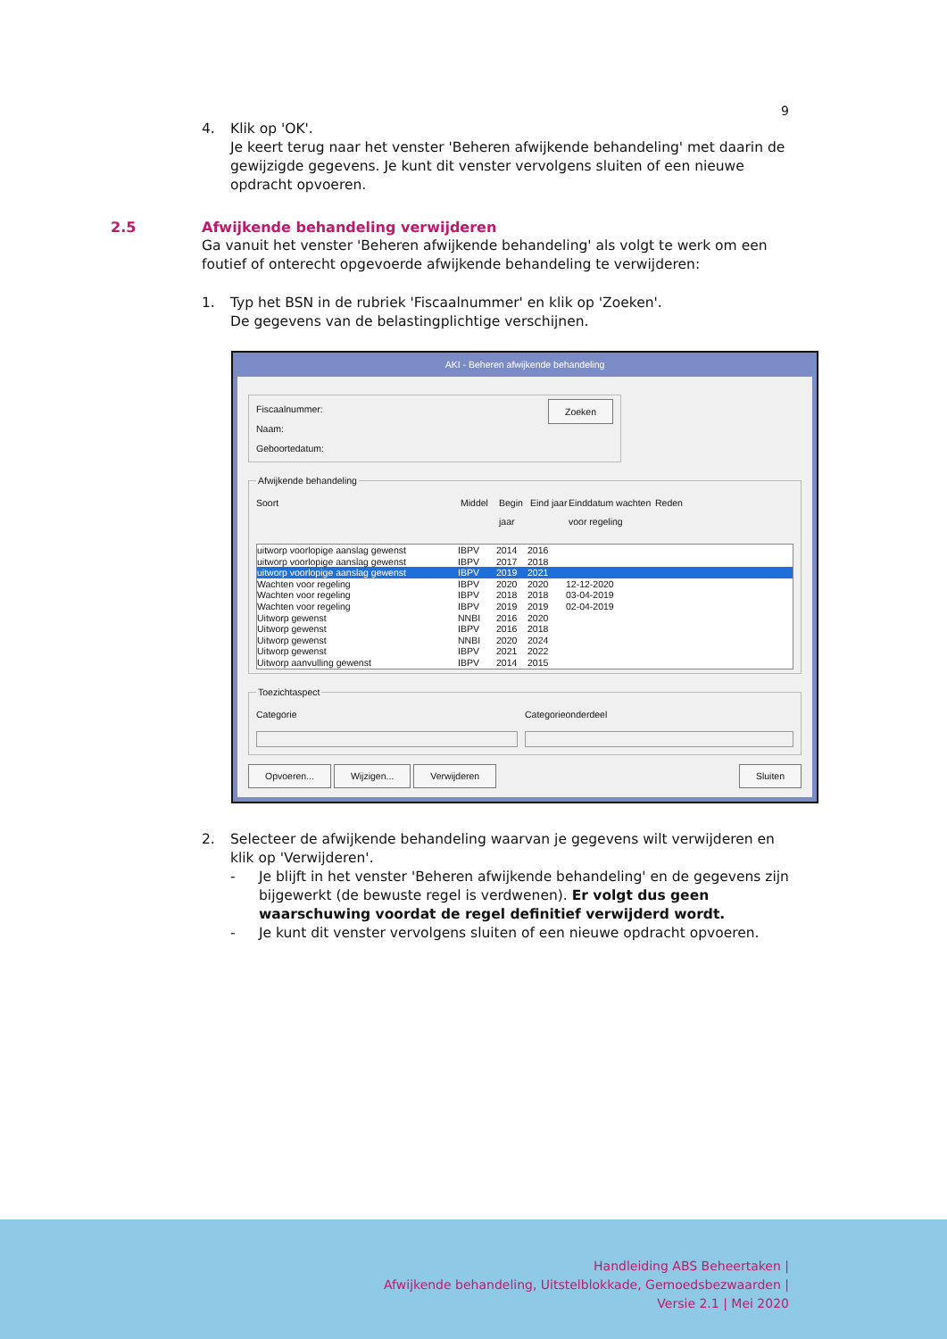9
4. Klik op 'OK'.
Je keert terug naar het venster 'Beheren afwijkende behandeling' met daarin de gewijzigde gegevens. Je kunt dit venster vervolgens sluiten of een nieuwe opdracht opvoeren.
2.5 Afwijkende behandeling verwijderen
Ga vanuit het venster 'Beheren afwijkende behandeling' als volgt te werk om een foutief of onterecht opgevoerde afwijkende behandeling te verwijderen:
1. Typ het BSN in de rubriek 'Fiscaalnummer' en klik op 'Zoeken'.
De gegevens van de belastingplichtige verschijnen.
AKI - Beheren afwijkende behandeling
Fiscaalnummer:
Zoeken
Naam:
Geboortedatum: Afwijkende behandeling
Soort Middel Begin jaar Eind jaar Einddatum wachten voor regeling Reden
uitworp voorlopige aanslag gewenst IBPV 2014 2016
uitworp voorlopige aanslag gewenst IBPV 2017 2018
uitworp voorlopige aanslag gewenst IBPV 2019 2021
Wachten voor regeling IBPV 2020 2020 12-12-2020
Wachten voor regeling IBPV 2018 2018 03-04-2019
Wachten voor regeling IBPV 2019 2019 02-04-2019
Uitworp gewenst NNBI 2016 2020
Uitworp gewenst IBPV 2016 2018
Uitworp gewenst NNBI 2020 2024
Uitworp gewenst IBPV 2021 2022
Uitworp aanvulling gewenst IBPV 2014 2015
Toezichtaspect
Categorie Categorieonderdeel
Opvoeren... Wijzigen... Verwijderen Sluiten
2. Selecteer de afwijkende behandeling waarvan je gegevens wilt verwijderen en klik op 'Verwijderen'.
- Je blijft in het venster 'Beheren afwijkende behandeling' en de gegevens zijn bijgewerkt (de bewuste regel is verdwenen). Er volgt dus geen waarschuwing voordat de regel definitief verwijderd wordt.
- Je kunt dit venster vervolgens sluiten of een nieuwe opdracht opvoeren.
Handleiding ABS Beheertaken |
Afwijkende behandeling, Uitstelblokkade, Gemoedsbezwaarden |
Versie 2.1 | Mei 2020